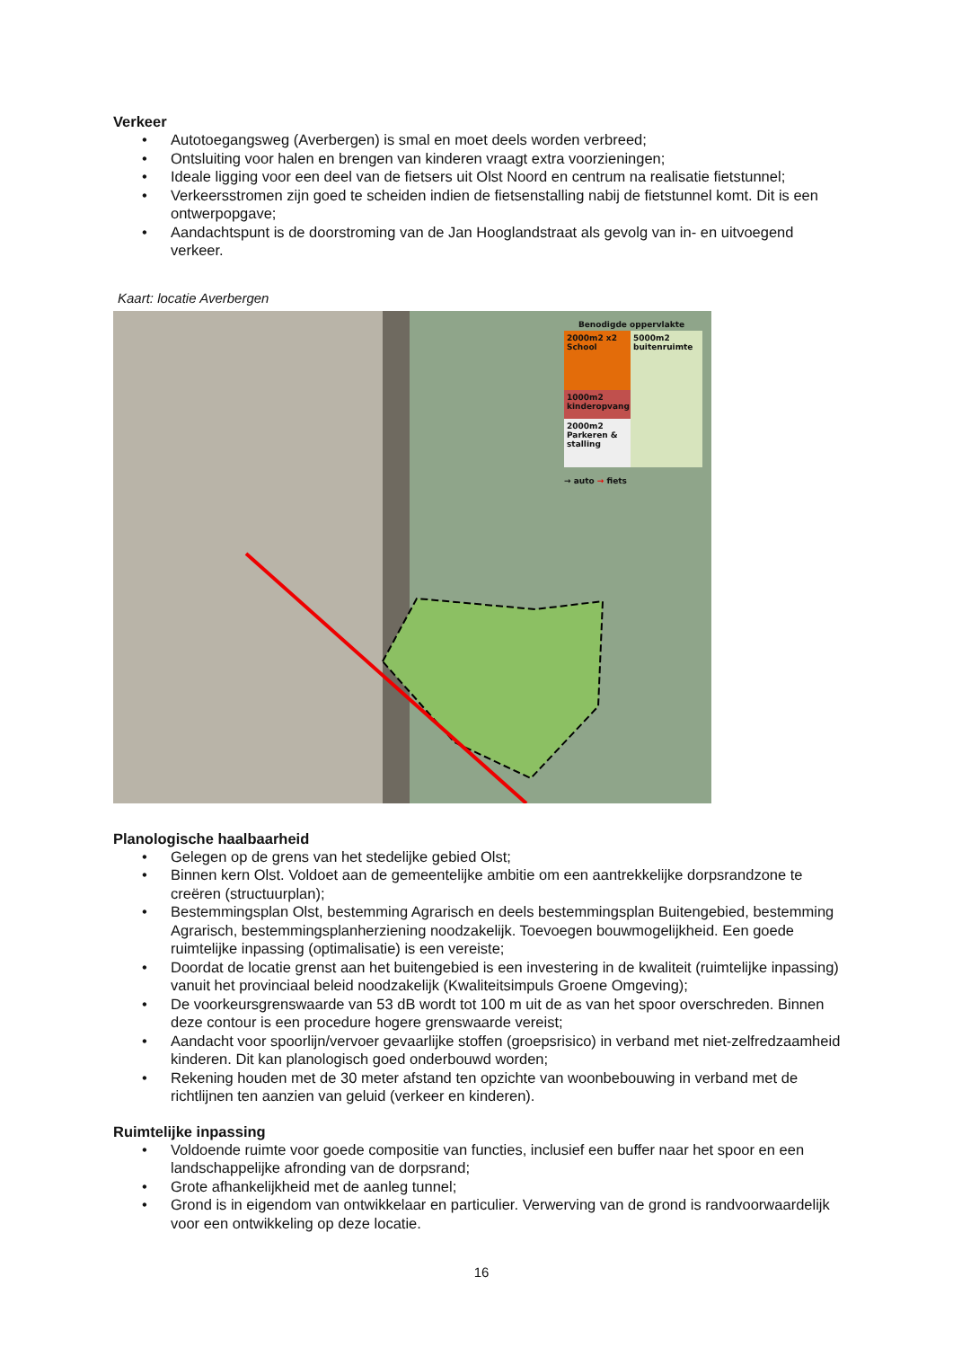Verkeer
• Autotoegangsweg (Averbergen) is smal en moet deels worden verbreed;
• Ontsluiting voor halen en brengen van kinderen vraagt extra voorzieningen;
• Ideale ligging voor een deel van de fietsers uit Olst Noord en centrum na realisatie fietstunnel;
• Verkeersstromen zijn goed te scheiden indien de fietsenstalling nabij de fietstunnel komt. Dit is een ontwerpopgave;
• Aandachtspunt is de doorstroming van de Jan Hooglandstraat als gevolg van in- en uitvoegend verkeer.
Kaart: locatie Averbergen
Benodigde oppervlakte
2000m2 x2 School
1000m2 kinderopvang
2000m2 Parkeren & stalling
5000m2 buitenruimte
→ auto → fiets
Planologische haalbaarheid
• Gelegen op de grens van het stedelijke gebied Olst;
• Binnen kern Olst. Voldoet aan de gemeentelijke ambitie om een aantrekkelijke dorpsrandzone te creëren (structuurplan);
• Bestemmingsplan Olst, bestemming Agrarisch en deels bestemmingsplan Buitengebied, bestemming Agrarisch, bestemmingsplanherziening noodzakelijk. Toevoegen bouwmogelijkheid. Een goede ruimtelijke inpassing (optimalisatie) is een vereiste;
• Doordat de locatie grenst aan het buitengebied is een investering in de kwaliteit (ruimtelijke inpassing) vanuit het provinciaal beleid noodzakelijk (Kwaliteitsimpuls Groene Omgeving);
• De voorkeursgrenswaarde van 53 dB wordt tot 100 m uit de as van het spoor overschreden. Binnen deze contour is een procedure hogere grenswaarde vereist;
• Aandacht voor spoorlijn/vervoer gevaarlijke stoffen (groepsrisico) in verband met niet-zelfredzaamheid kinderen. Dit kan planologisch goed onderbouwd worden;
• Rekening houden met de 30 meter afstand ten opzichte van woonbebouwing in verband met de richtlijnen ten aanzien van geluid (verkeer en kinderen).
Ruimtelijke inpassing
• Voldoende ruimte voor goede compositie van functies, inclusief een buffer naar het spoor en een landschappelijke afronding van de dorpsrand;
• Grote afhankelijkheid met de aanleg tunnel;
• Grond is in eigendom van ontwikkelaar en particulier. Verwerving van de grond is randvoorwaardelijk voor een ontwikkeling op deze locatie.
16